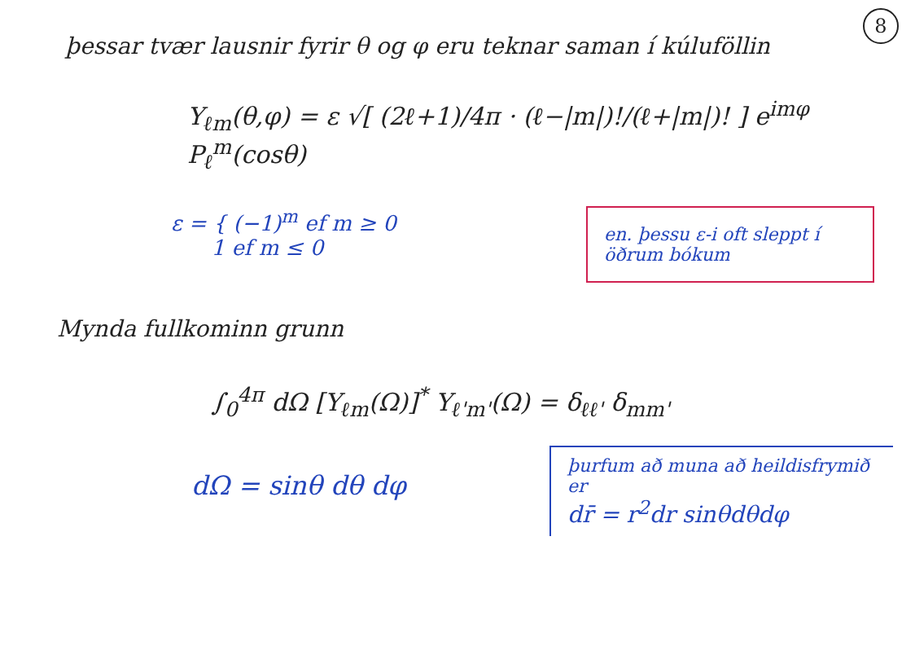8
þessar tvær lausnir fyrir θ og φ eru teknar saman í kúluföllin
Y<sub>ℓm</sub>(θ,φ) = ε √[ (2ℓ+1)/4π · (ℓ−|m|)!/(ℓ+|m|)! ] e<sup>imφ</sup> P<sub>ℓ</sub><sup>m</sup>(cosθ)
ε = { (−1)<sup>m</sup> ef m ≥ 0
1 ef m ≤ 0
en. þessu ε-i oft sleppt í öðrum bókum
Mynda fullkominn grunn
∫<sub>0</sub><sup>4π</sup> dΩ [Y<sub>ℓm</sub>(Ω)]<sup>*</sup> Y<sub>ℓ'm'</sub>(Ω) = δ<sub>ℓℓ'</sub> δ<sub>mm'</sub>
dΩ = sinθ dθ dφ
þurfum að muna að heildisfrymið er
dr̄ = r<sup>2</sup>dr sinθdθdφ